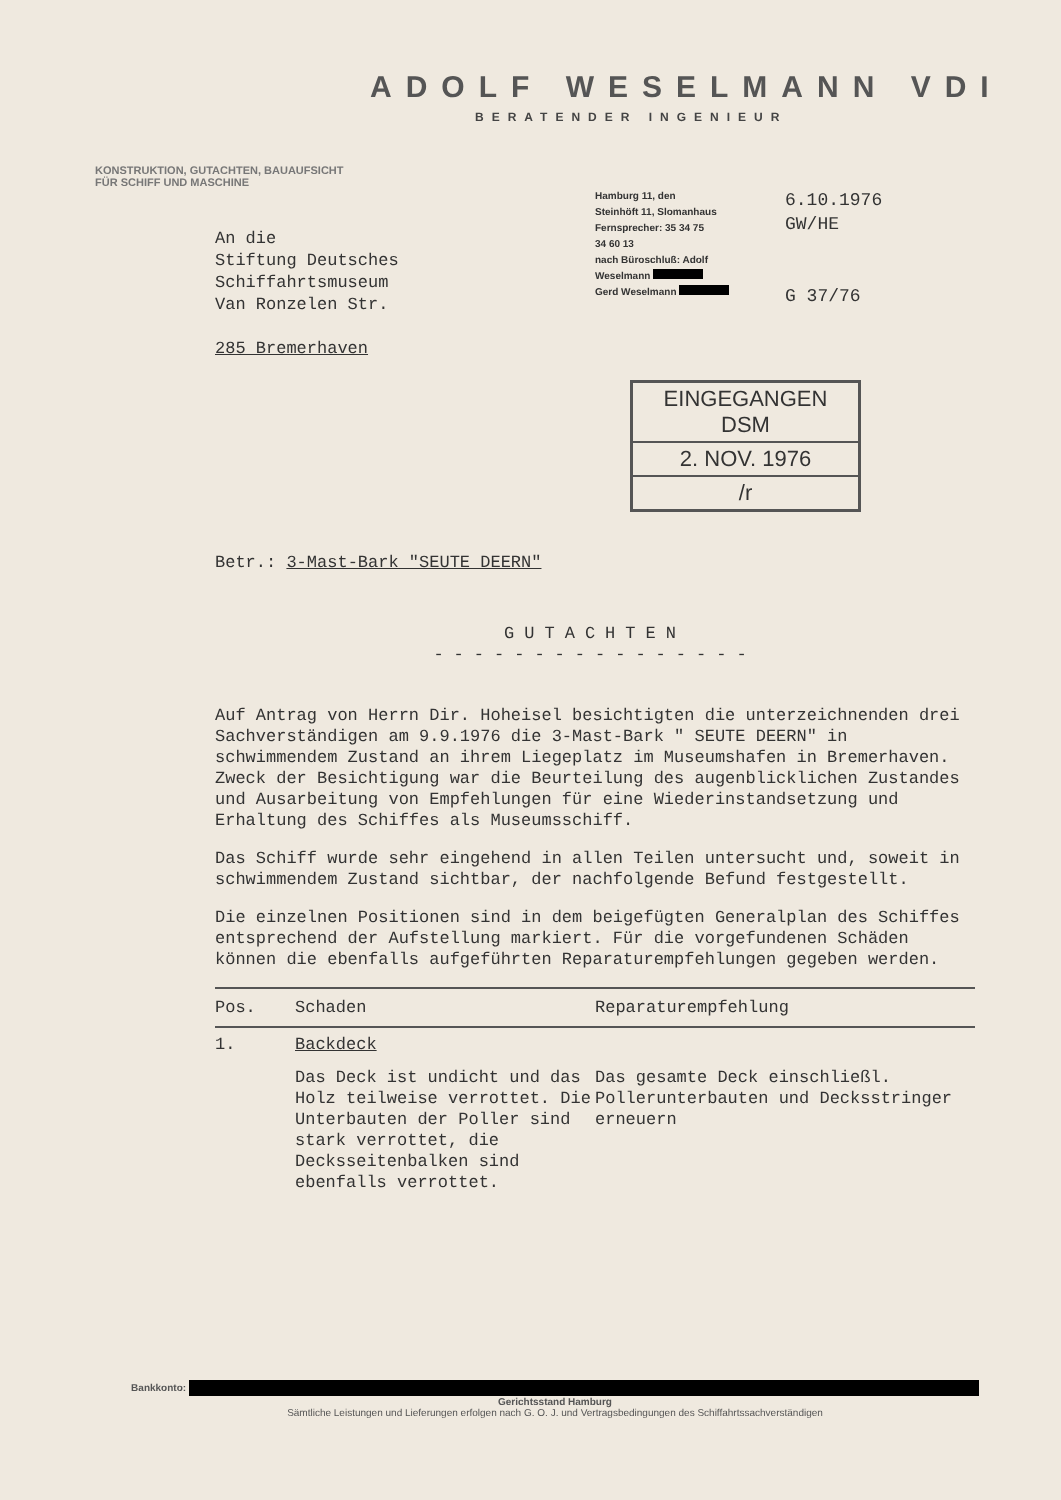ADOLF WESELMANN VDI
BERATENDER INGENIEUR
KONSTRUKTION, GUTACHTEN, BAUAUFSICHT
FÜR SCHIFF UND MASCHINE
An die
Stiftung Deutsches
Schiffahrtsmuseum
Van Ronzelen Str.
285 Bremerhaven
Hamburg 11, den
Steinhöft 11, Slomanhaus
Fernsprecher: 35 34 75
34 60 13
nach Büroschluß: Adolf Weselmann
Gerd Weselmann
6.10.1976
GW/HE
G 37/76
EINGEGANGEN
DSM
2. NOV. 1976
/r
Betr.: 3-Mast-Bark "SEUTE DEERN"
GUTACHTEN
----------------
Auf Antrag von Herrn Dir. Hoheisel besichtigten die unterzeichnenden drei Sachverständigen am 9.9.1976 die 3-Mast-Bark " SEUTE DEERN" in schwimmendem Zustand an ihrem Liegeplatz im Museumshafen in Bremerhaven. Zweck der Besichtigung war die Beurteilung des augenblicklichen Zustandes und Ausarbeitung von Empfehlungen für eine Wiederinstandsetzung und Erhaltung des Schiffes als Museumsschiff.
Das Schiff wurde sehr eingehend in allen Teilen untersucht und, soweit in schwimmendem Zustand sichtbar, der nachfolgende Befund festgestellt.
Die einzelnen Positionen sind in dem beigefügten Generalplan des Schiffes entsprechend der Aufstellung markiert. Für die vorgefundenen Schäden können die ebenfalls aufgeführten Reparaturempfehlungen gegeben werden.
| Pos. | Schaden | Reparaturempfehlung |
| --- | --- | --- |
| 1. | Backdeck | |
| | Das Deck ist undicht und das Holz teilweise verrottet. Die Unterbauten der Poller sind stark verrottet, die Decksseitenbalken sind ebenfalls verrottet. | Das gesamte Deck einschließl. Pollerunterbauten und Decksstringer erneuern |
Bankkonto:
Gerichtsstand Hamburg
Sämtliche Leistungen und Lieferungen erfolgen nach G. O. J. und Vertragsbedingungen des Schiffahrtssachverständigen